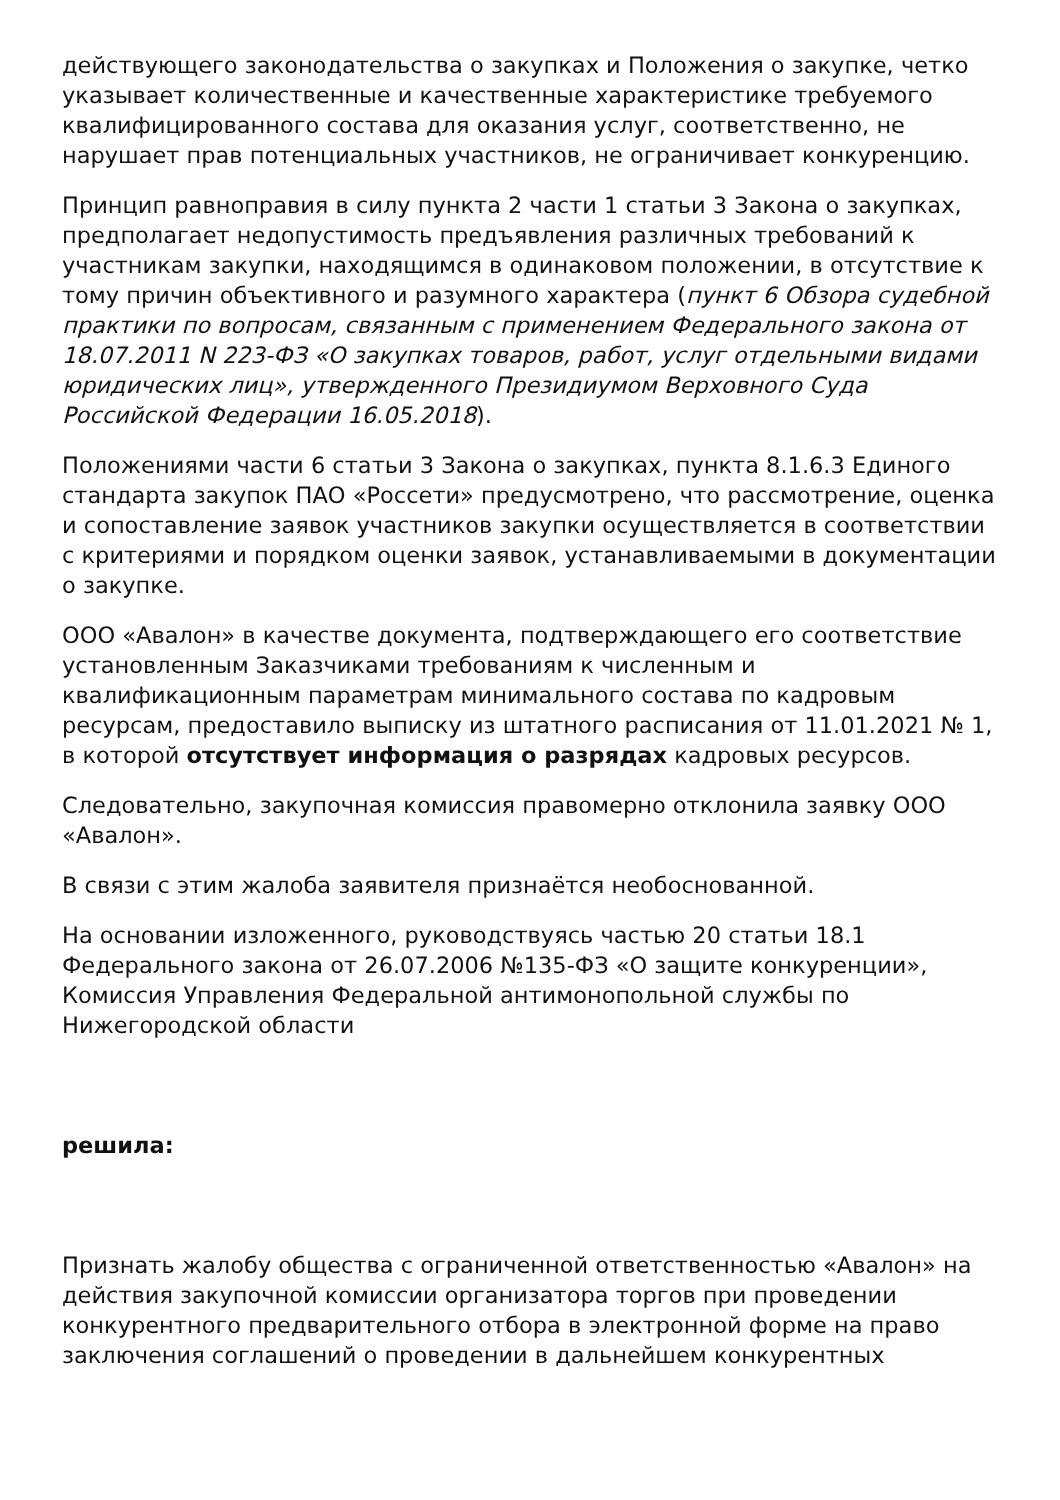действующего законодательства о закупках и Положения о закупке, четко указывает количественные и качественные характеристике требуемого квалифицированного состава для оказания услуг, соответственно, не нарушает прав потенциальных участников, не ограничивает конкуренцию.
Принцип равноправия в силу пункта 2 части 1 статьи 3 Закона о закупках, предполагает недопустимость предъявления различных требований к участникам закупки, находящимся в одинаковом положении, в отсутствие к тому причин объективного и разумного характера (пункт 6 Обзора судебной практики по вопросам, связанным с применением Федерального закона от 18.07.2011 N 223-ФЗ «О закупках товаров, работ, услуг отдельными видами юридических лиц», утвержденного Президиумом Верховного Суда Российской Федерации 16.05.2018).
Положениями части 6 статьи 3 Закона о закупках, пункта 8.1.6.3 Единого стандарта закупок ПАО «Россети» предусмотрено, что рассмотрение, оценка и сопоставление заявок участников закупки осуществляется в соответствии с критериями и порядком оценки заявок, устанавливаемыми в документации о закупке.
ООО «Авалон» в качестве документа, подтверждающего его соответствие установленным Заказчиками требованиям к численным и квалификационным параметрам минимального состава по кадровым ресурсам, предоставило выписку из штатного расписания от 11.01.2021 № 1, в которой отсутствует информация о разрядах кадровых ресурсов.
Следовательно, закупочная комиссия правомерно отклонила заявку ООО «Авалон».
В связи с этим жалоба заявителя признаётся необоснованной.
На основании изложенного, руководствуясь частью 20 статьи 18.1 Федерального закона от 26.07.2006 №135-ФЗ «О защите конкуренции», Комиссия Управления Федеральной антимонопольной службы по Нижегородской области
решила:
Признать жалобу общества с ограниченной ответственностью «Авалон» на действия закупочной комиссии организатора торгов при проведении конкурентного предварительного отбора в электронной форме на право заключения соглашений о проведении в дальнейшем конкурентных